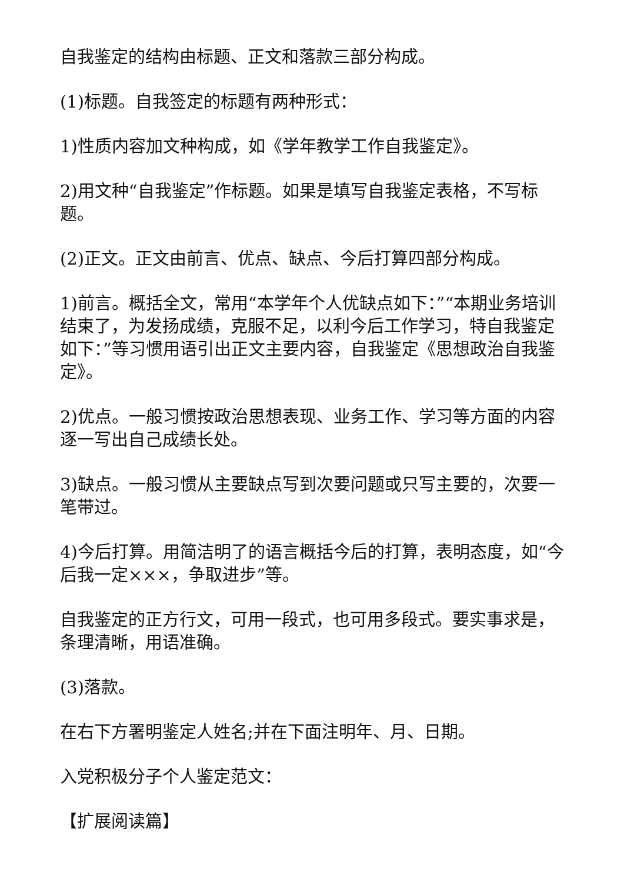自我鉴定的结构由标题、正文和落款三部分构成。
(1)标题。自我签定的标题有两种形式：
1)性质内容加文种构成，如《学年教学工作自我鉴定》。
2)用文种“自我鉴定”作标题。如果是填写自我鉴定表格，不写标题。
(2)正文。正文由前言、优点、缺点、今后打算四部分构成。
1)前言。概括全文，常用“本学年个人优缺点如下：”“本期业务培训结束了，为发扬成绩，克服不足，以利今后工作学习，特自我鉴定如下：”等习惯用语引出正文主要内容，自我鉴定《思想政治自我鉴定》。
2)优点。一般习惯按政治思想表现、业务工作、学习等方面的内容逐一写出自己成绩长处。
3)缺点。一般习惯从主要缺点写到次要问题或只写主要的，次要一笔带过。
4)今后打算。用简洁明了的语言概括今后的打算，表明态度，如“今后我一定×××，争取进步”等。
自我鉴定的正方行文，可用一段式，也可用多段式。要实事求是，条理清晰，用语准确。
(3)落款。
在右下方署明鉴定人姓名;并在下面注明年、月、日期。
入党积极分子个人鉴定范文：
【扩展阅读篇】